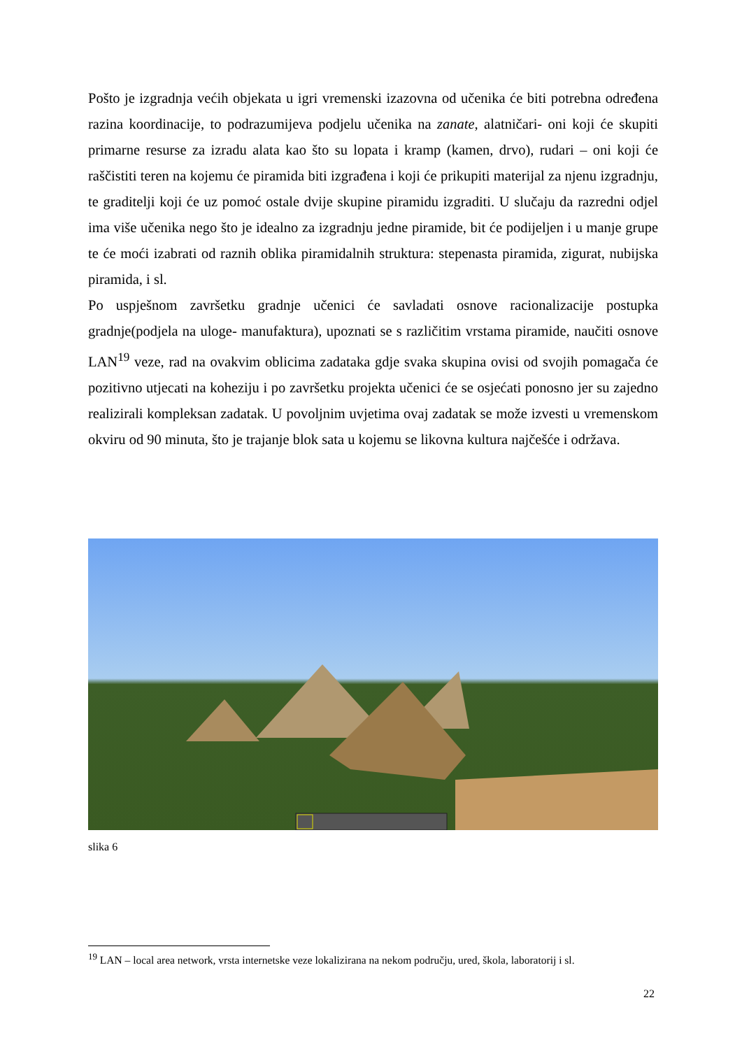Pošto je izgradnja većih objekata u igri vremenski izazovna od učenika će biti potrebna određena razina koordinacije, to podrazumijeva podjelu učenika na zanate, alatničari- oni koji će skupiti primarne resurse za izradu alata kao što su lopata i kramp (kamen, drvo), rudari – oni koji će raščistiti teren na kojemu će piramida biti izgrađena i koji će prikupiti materijal za njenu izgradnju, te graditelji koji će uz pomoć ostale dvije skupine piramidu izgraditi. U slučaju da razredni odjel ima više učenika nego što je idealno za izgradnju jedne piramide, bit će podijeljen i u manje grupe te će moći izabrati od raznih oblika piramidalnih struktura: stepenasta piramida, zigurat, nubijska piramida, i sl.
Po uspješnom završetku gradnje učenici će savladati osnove racionalizacije postupka gradnje(podjela na uloge- manufaktura), upoznati se s različitim vrstama piramide, naučiti osnove LAN<sup>19</sup> veze, rad na ovakvim oblicima zadataka gdje svaka skupina ovisi od svojih pomagača će pozitivno utjecati na koheziju i po završetku projekta učenici će se osjećati ponosno jer su zajedno realizirali kompleksan zadatak. U povoljnim uvjetima ovaj zadatak se može izvesti u vremenskom okviru od 90 minuta, što je trajanje blok sata u kojemu se likovna kultura najčešće i održava.
slika 6
<sup>19</sup> LAN – local area network, vrsta internetske veze lokalizirana na nekom području, ured, škola, laboratorij i sl.
22